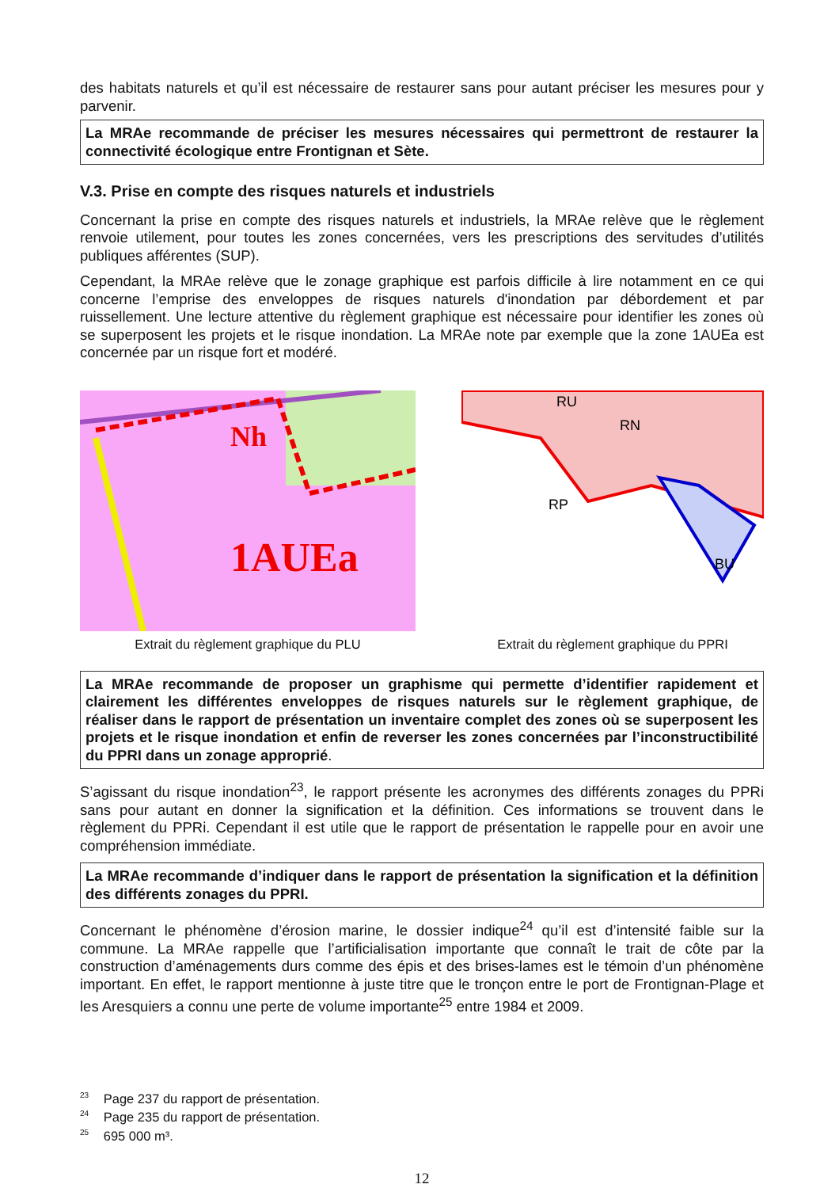des habitats naturels et qu’il est nécessaire de restaurer sans pour autant préciser les mesures pour y parvenir.
La MRAe recommande de préciser les mesures nécessaires qui permettront de restaurer la connectivité écologique entre Frontignan et Sète.
V.3. Prise en compte des risques naturels et industriels
Concernant la prise en compte des risques naturels et industriels, la MRAe relève que le règlement renvoie utilement, pour toutes les zones concernées, vers les prescriptions des servitudes d’utilités publiques afférentes (SUP).
Cependant, la MRAe relève que le zonage graphique est parfois difficile à lire notamment en ce qui concerne l’emprise des enveloppes de risques naturels d'inondation par débordement et par ruissellement. Une lecture attentive du règlement graphique est nécessaire pour identifier les zones où se superposent les projets et le risque inondation. La MRAe note par exemple que la zone 1AUEa est concernée par un risque fort et modéré.
1AUEa
Nh
Extrait du règlement graphique du PLU
RP
RN
RU
BU
Extrait du règlement graphique du PPRI
La MRAe recommande de proposer un graphisme qui permette d’identifier rapidement et clairement les différentes enveloppes de risques naturels sur le règlement graphique, de réaliser dans le rapport de présentation un inventaire complet des zones où se superposent les projets et le risque inondation et enfin de reverser les zones concernées par l’inconstructibilité du PPRI dans un zonage approprié.
S’agissant du risque inondation<sup>23</sup>, le rapport présente les acronymes des différents zonages du PPRi sans pour autant en donner la signification et la définition. Ces informations se trouvent dans le règlement du PPRi. Cependant il est utile que le rapport de présentation le rappelle pour en avoir une compréhension immédiate.
La MRAe recommande d’indiquer dans le rapport de présentation la signification et la définition des différents zonages du PPRI.
Concernant le phénomène d’érosion marine, le dossier indique<sup>24</sup> qu’il est d’intensité faible sur la commune. La MRAe rappelle que l’artificialisation importante que connaît le trait de côte par la construction d’aménagements durs comme des épis et des brises-lames est le témoin d’un phénomène important. En effet, le rapport mentionne à juste titre que le tronçon entre le port de Frontignan-Plage et les Aresquiers a connu une perte de volume importante<sup>25</sup> entre 1984 et 2009.
<sup>23</sup> Page 237 du rapport de présentation.
<sup>24</sup> Page 235 du rapport de présentation.
<sup>25</sup> 695 000 m³.
12